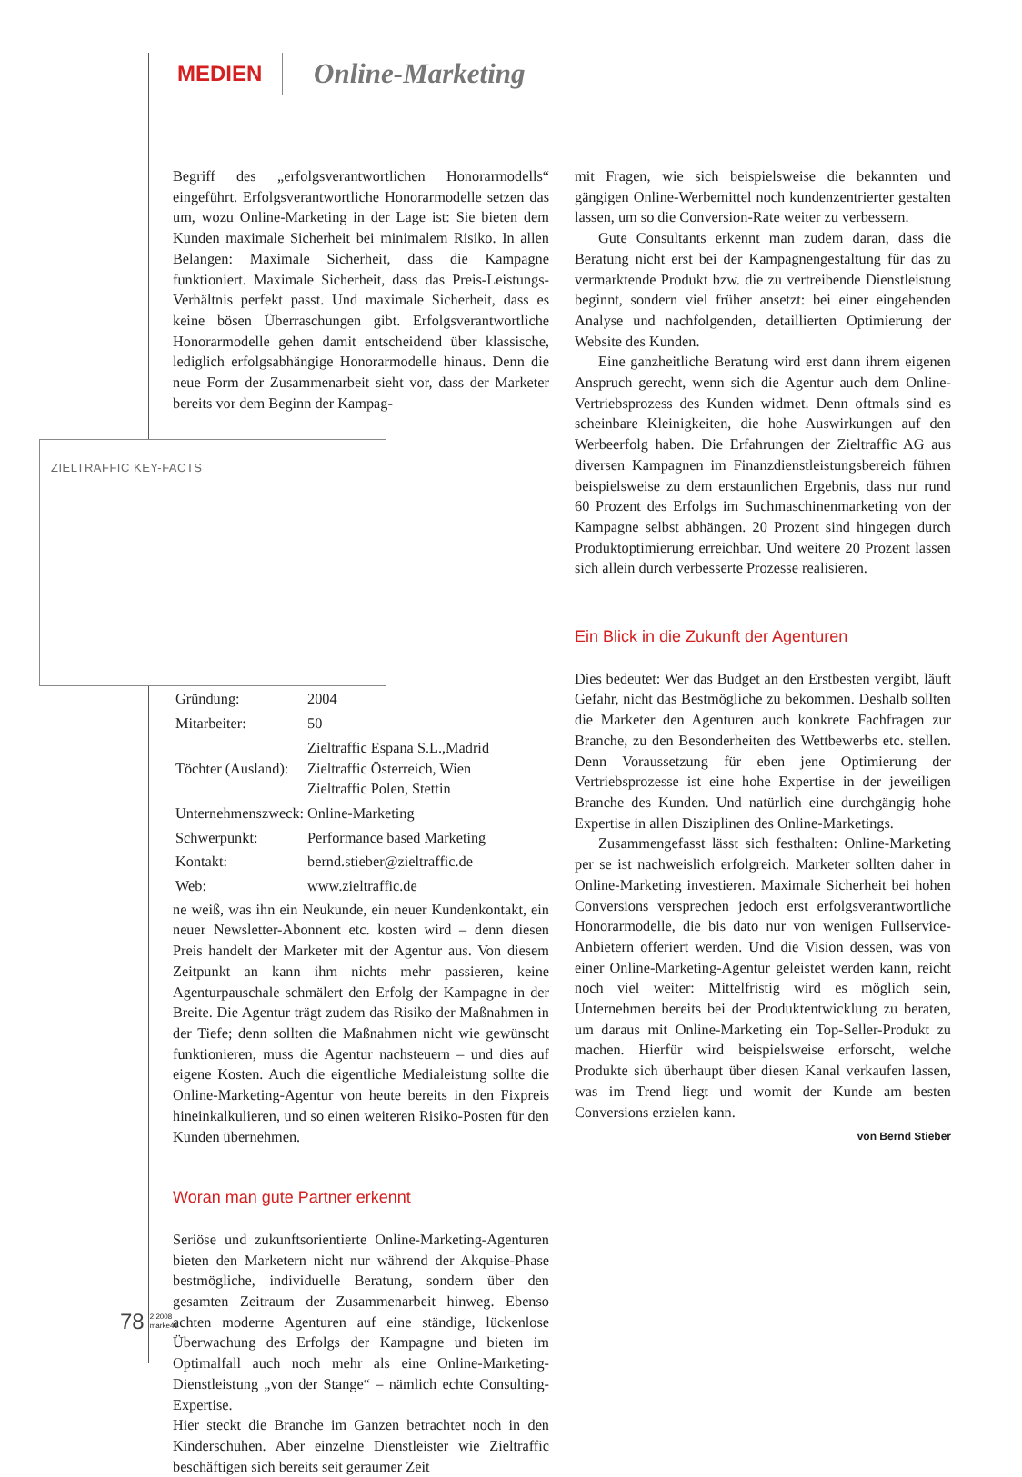MEDIEN
Online-Marketing
Begriff des „erfolgsverantwortlichen Honorarmodells“ eingeführt. Erfolgsverantwortliche Honorarmodelle setzen das um, wozu Online-Marketing in der Lage ist: Sie bieten dem Kunden maximale Sicherheit bei minimalem Risiko. In allen Belangen: Maximale Sicherheit, dass die Kampagne funktioniert. Maximale Sicherheit, dass das Preis-Leistungs-Verhältnis perfekt passt. Und maximale Sicherheit, dass es keine bösen Überraschungen gibt. Erfolgsverantwortliche Honorarmodelle gehen damit entscheidend über klassische, lediglich erfolgsabhängige Honorarmodelle hinaus. Denn die neue Form der Zusammenarbeit sieht vor, dass der Marketer bereits vor dem Beginn der Kampag- ZIELTRAFFIC KEY-FACTS
| Gründung: | 2004 |
| Mitarbeiter: | 50 |
| Töchter (Ausland): | Zieltraffic Espana S.L.,Madrid Zieltraffic Österreich, Wien Zieltraffic Polen, Stettin |
| Unternehmenszweck: | Online-Marketing |
| Schwerpunkt: | Performance based Marketing |
| Kontakt: | bernd.stieber@zieltraffic.de |
| Web: | www.zieltraffic.de |
ne weiß, was ihn ein Neukunde, ein neuer Kundenkontakt, ein neuer Newsletter-Abonnent etc. kosten wird – denn diesen Preis handelt der Marketer mit der Agentur aus. Von diesem Zeitpunkt an kann ihm nichts mehr passieren, keine Agenturpauschale schmälert den Erfolg der Kampagne in der Breite. Die Agentur trägt zudem das Risiko der Maßnahmen in der Tiefe; denn sollten die Maßnahmen nicht wie gewünscht funktionieren, muss die Agentur nachsteuern – und dies auf eigene Kosten. Auch die eigentliche Medialeistung sollte die Online-Marketing-Agentur von heute bereits in den Fixpreis hineinkalkulieren, und so einen weiteren Risiko-Posten für den Kunden übernehmen.
Woran man gute Partner erkennt
Seriöse und zukunftsorientierte Online-Marketing-Agenturen bieten den Marketern nicht nur während der Akquise-Phase bestmögliche, individuelle Beratung, sondern über den gesamten Zeitraum der Zusammenarbeit hinweg. Ebenso achten moderne Agenturen auf eine ständige, lückenlose Überwachung des Erfolgs der Kampagne und bieten im Optimalfall auch noch mehr als eine Online-Marketing-Dienstleistung „von der Stange“ – nämlich echte Consulting-Expertise.
Hier steckt die Branche im Ganzen betrachtet noch in den Kinderschuhen. Aber einzelne Dienstleister wie Zieltraffic beschäftigen sich bereits seit geraumer Zeit
mit Fragen, wie sich beispielsweise die bekannten und gängigen Online-Werbemittel noch kundenzentrierter gestalten lassen, um so die Conversion-Rate weiter zu verbessern.
Gute Consultants erkennt man zudem daran, dass die Beratung nicht erst bei der Kampagnengestaltung für das zu vermarktende Produkt bzw. die zu vertreibende Dienstleistung beginnt, sondern viel früher ansetzt: bei einer eingehenden Analyse und nachfolgenden, detaillierten Optimierung der Website des Kunden.
Eine ganzheitliche Beratung wird erst dann ihrem eigenen Anspruch gerecht, wenn sich die Agentur auch dem Online-Vertriebsprozess des Kunden widmet. Denn oftmals sind es scheinbare Kleinigkeiten, die hohe Auswirkungen auf den Werbeerfolg haben. Die Erfahrungen der Zieltraffic AG aus diversen Kampagnen im Finanzdienstleistungsbereich führen beispielsweise zu dem erstaunlichen Ergebnis, dass nur rund 60 Prozent des Erfolgs im Suchmaschinenmarketing von der Kampagne selbst abhängen. 20 Prozent sind hingegen durch Produktoptimierung erreichbar. Und weitere 20 Prozent lassen sich allein durch verbesserte Prozesse realisieren.
Ein Blick in die Zukunft der Agenturen
Dies bedeutet: Wer das Budget an den Erstbesten vergibt, läuft Gefahr, nicht das Bestmögliche zu bekommen. Deshalb sollten die Marketer den Agenturen auch konkrete Fachfragen zur Branche, zu den Besonderheiten des Wettbewerbs etc. stellen. Denn Voraussetzung für eben jene Optimierung der Vertriebsprozesse ist eine hohe Expertise in der jeweiligen Branche des Kunden. Und natürlich eine durchgängig hohe Expertise in allen Disziplinen des Online-Marketings.
Zusammengefasst lässt sich festhalten: Online-Marketing per se ist nachweislich erfolgreich. Marketer sollten daher in Online-Marketing investieren. Maximale Sicherheit bei hohen Conversions versprechen jedoch erst erfolgsverantwortliche Honorarmodelle, die bis dato nur von wenigen Fullservice-Anbietern offeriert werden. Und die Vision dessen, was von einer Online-Marketing-Agentur geleistet werden kann, reicht noch viel weiter: Mittelfristig wird es möglich sein, Unternehmen bereits bei der Produktentwicklung zu beraten, um daraus mit Online-Marketing ein Top-Seller-Produkt zu machen. Hierfür wird beispielsweise erforscht, welche Produkte sich überhaupt über diesen Kanal verkaufen lassen, was im Trend liegt und womit der Kunde am besten Conversions erzielen kann.
von Bernd Stieber
78 2:2008
marke41